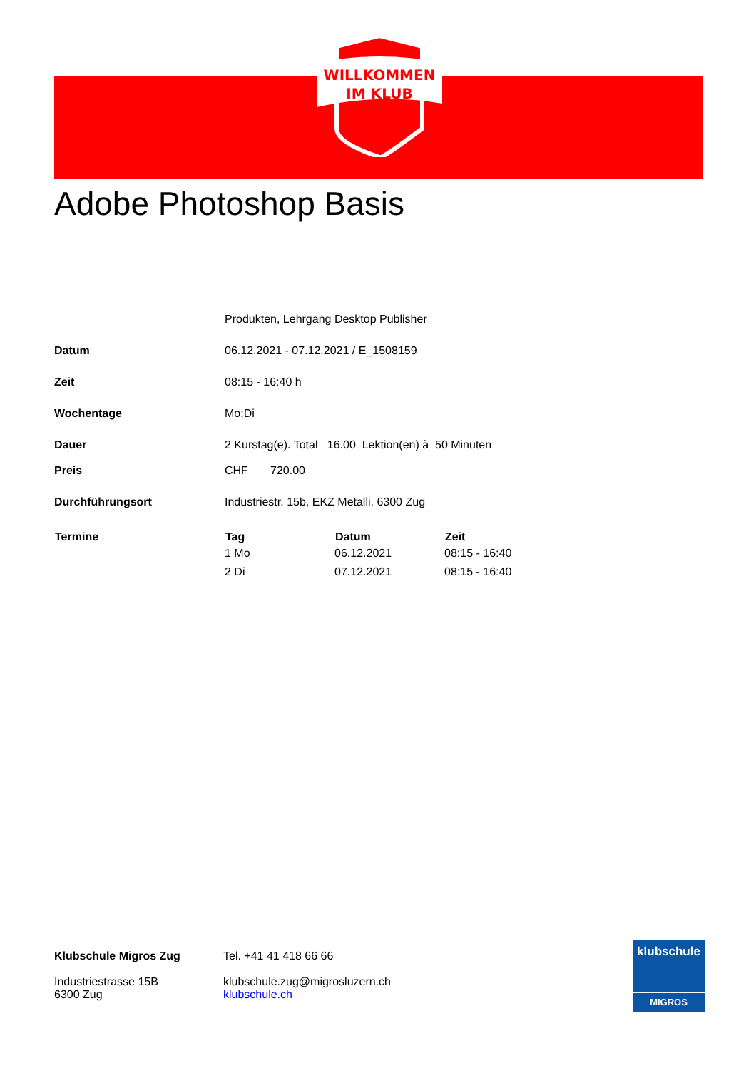WILLKOMMEN
IM KLUB
Adobe Photoshop Basis
| | Produkten, Lehrgang Desktop Publisher | | |
| Datum | 06.12.2021 - 07.12.2021 / E_1508159 | | |
| Zeit | 08:15 - 16:40 h | | |
| Wochentage | Mo;Di | | |
| Dauer | 2 Kurstag(e). Total 16.00 Lektion(en) à 50 Minuten | | |
| Preis | CHF 720.00 | | |
| Durchführungsort | Industriestr. 15b, EKZ Metalli, 6300 Zug | | |
| Termine | Tag | Datum | Zeit |
| | 1 Mo | 06.12.2021 | 08:15 - 16:40 |
| | 2 Di | 07.12.2021 | 08:15 - 16:40 |
Klubschule Migros Zug
Industriestrasse 15B
6300 Zug
Tel. +41 41 418 66 66
klubschule.zug@migrosluzern.ch
klubschule.ch
klubschule
MIGROS